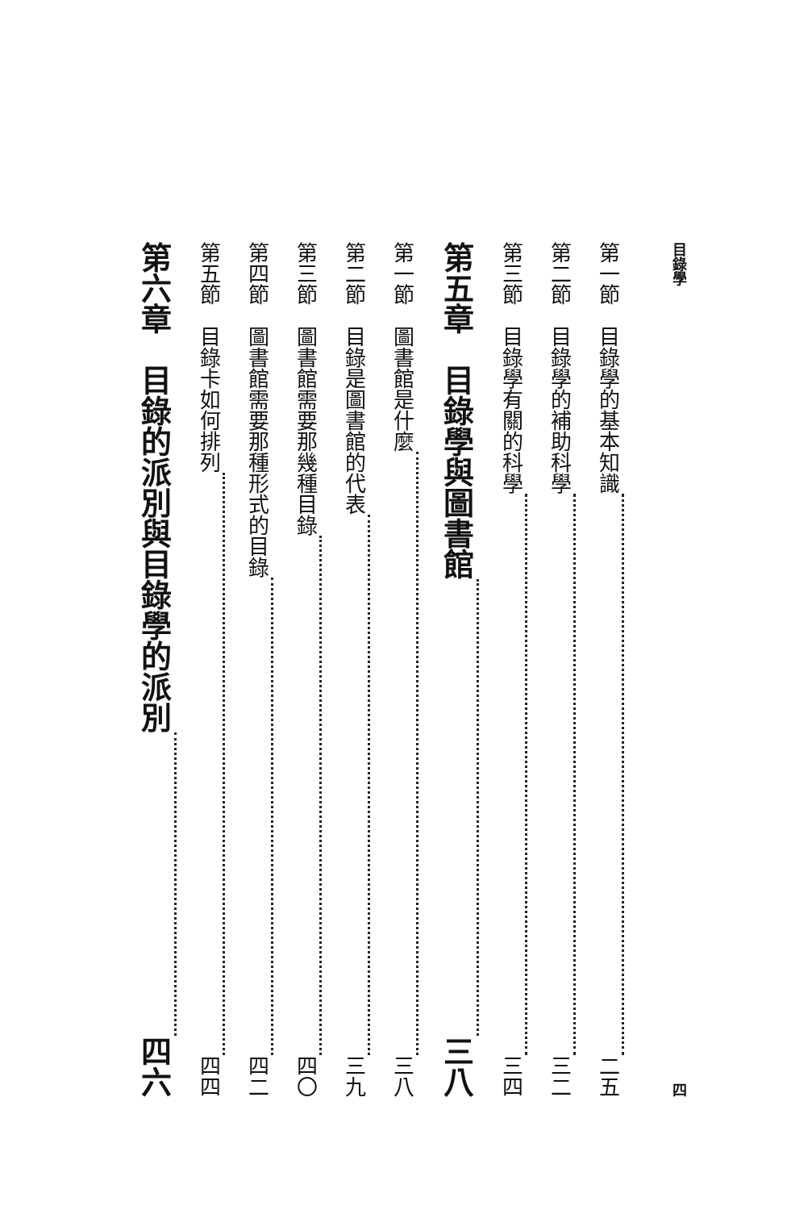目錄學 四
第一節　目錄學的基本知識 二五
第二節　目錄學的補助科學 三二
第三節　目錄學有關的科學 三四
第五章　目錄學與圖書館 三八
第一節　圖書館是什麼 三八
第二節　目錄是圖書館的代表 三九
第三節　圖書館需要那幾種目錄 四〇
第四節　圖書館需要那種形式的目錄 四二
第五節　目錄卡如何排列 四四
第六章　目錄的派別與目錄學的派別 四六